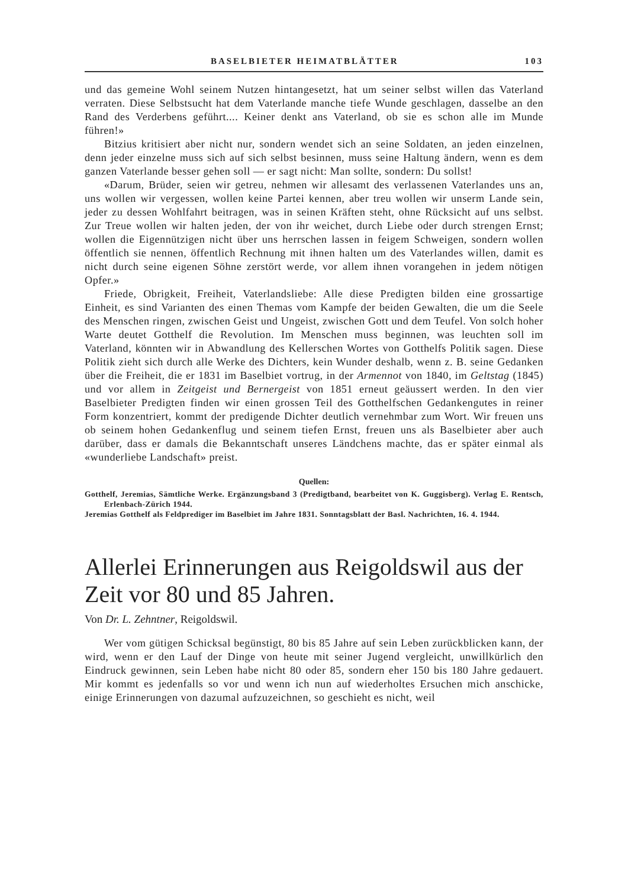BASELBIETER HEIMATBLÄTTER 103
und das gemeine Wohl seinem Nutzen hintangesetzt, hat um seiner selbst willen das Vaterland verraten. Diese Selbstsucht hat dem Vaterlande manche tiefe Wunde geschlagen, dasselbe an den Rand des Verderbens geführt.... Keiner denkt ans Vaterland, ob sie es schon alle im Munde führen!»
Bitzius kritisiert aber nicht nur, sondern wendet sich an seine Soldaten, an jeden einzelnen, denn jeder einzelne muss sich auf sich selbst besinnen, muss seine Haltung ändern, wenn es dem ganzen Vaterlande besser gehen soll — er sagt nicht: Man sollte, sondern: Du sollst!
«Darum, Brüder, seien wir getreu, nehmen wir allesamt des verlassenen Vaterlandes uns an, uns wollen wir vergessen, wollen keine Partei kennen, aber treu wollen wir unserm Lande sein, jeder zu dessen Wohlfahrt beitragen, was in seinen Kräften steht, ohne Rücksicht auf uns selbst. Zur Treue wollen wir halten jeden, der von ihr weichet, durch Liebe oder durch strengen Ernst; wollen die Eigennützigen nicht über uns herrschen lassen in feigem Schweigen, sondern wollen öffentlich sie nennen, öffentlich Rechnung mit ihnen halten um des Vaterlandes willen, damit es nicht durch seine eigenen Söhne zerstört werde, vor allem ihnen vorangehen in jedem nötigen Opfer.»
Friede, Obrigkeit, Freiheit, Vaterlandsliebe: Alle diese Predigten bilden eine grossartige Einheit, es sind Varianten des einen Themas vom Kampfe der beiden Gewalten, die um die Seele des Menschen ringen, zwischen Geist und Ungeist, zwischen Gott und dem Teufel. Von solch hoher Warte deutet Gotthelf die Revolution. Im Menschen muss beginnen, was leuchten soll im Vaterland, könnten wir in Abwandlung des Kellerschen Wortes von Gotthelfs Politik sagen. Diese Politik zieht sich durch alle Werke des Dichters, kein Wunder deshalb, wenn z. B. seine Gedanken über die Freiheit, die er 1831 im Baselbiet vortrug, in der Armennot von 1840, im Geltstag (1845) und vor allem in Zeitgeist und Bernergeist von 1851 erneut geäussert werden. In den vier Baselbieter Predigten finden wir einen grossen Teil des Gotthelfschen Gedankengutes in reiner Form konzentriert, kommt der predigende Dichter deutlich vernehmbar zum Wort. Wir freuen uns ob seinem hohen Gedankenflug und seinem tiefen Ernst, freuen uns als Baselbieter aber auch darüber, dass er damals die Bekanntschaft unseres Ländchens machte, das er später einmal als «wunderliebe Landschaft» preist.
Quellen:
Gotthelf, Jeremias, Sämtliche Werke. Ergänzungsband 3 (Predigtband, bearbeitet von K. Guggisberg). Verlag E. Rentsch, Erlenbach-Zürich 1944.
Jeremias Gotthelf als Feldprediger im Baselbiet im Jahre 1831. Sonntagsblatt der Basl. Nachrichten, 16. 4. 1944.
Allerlei Erinnerungen aus Reigoldswil aus der Zeit vor 80 und 85 Jahren.
Von Dr. L. Zehntner, Reigoldswil.
Wer vom gütigen Schicksal begünstigt, 80 bis 85 Jahre auf sein Leben zurückblicken kann, der wird, wenn er den Lauf der Dinge von heute mit seiner Jugend vergleicht, unwillkürlich den Eindruck gewinnen, sein Leben habe nicht 80 oder 85, sondern eher 150 bis 180 Jahre gedauert. Mir kommt es jedenfalls so vor und wenn ich nun auf wiederholtes Ersuchen mich anschicke, einige Erinnerungen von dazumal aufzuzeichnen, so geschieht es nicht, weil